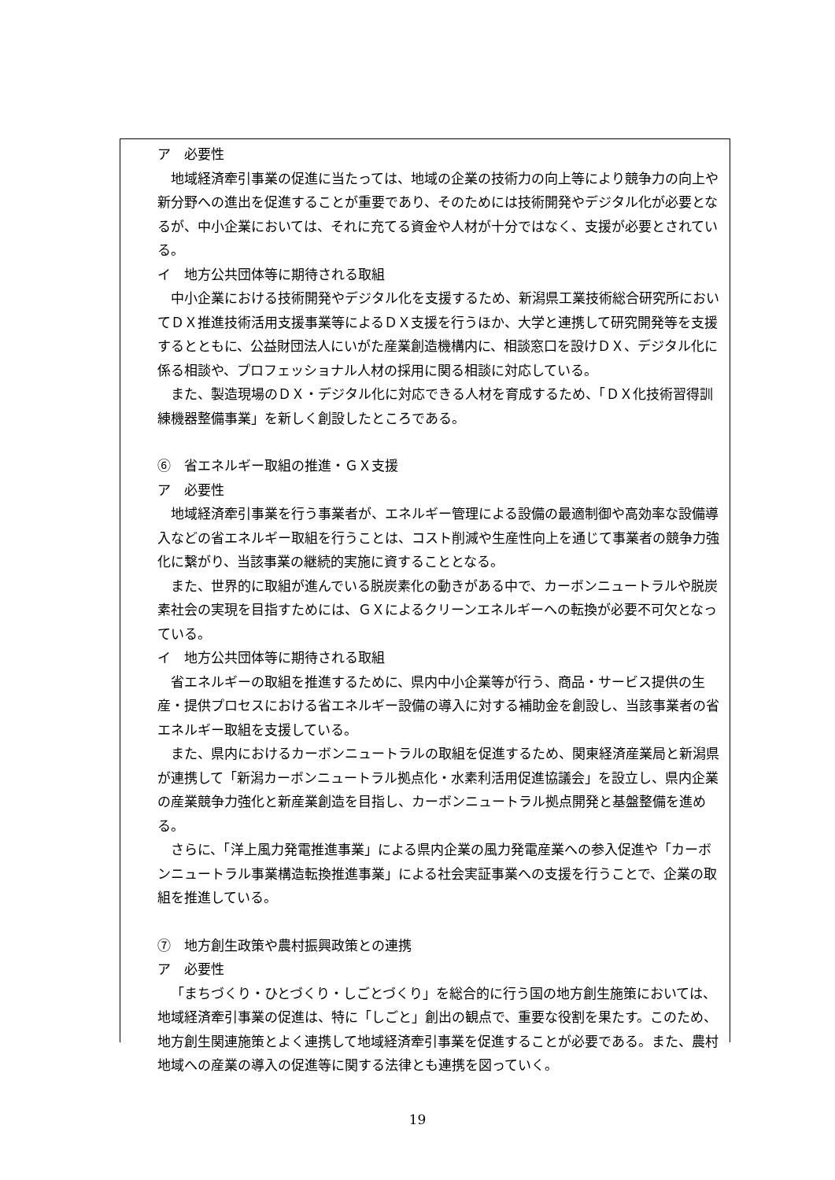ア　必要性
地域経済牽引事業の促進に当たっては、地域の企業の技術力の向上等により競争力の向上や新分野への進出を促進することが重要であり、そのためには技術開発やデジタル化が必要となるが、中小企業においては、それに充てる資金や人材が十分ではなく、支援が必要とされている。
イ　地方公共団体等に期待される取組
中小企業における技術開発やデジタル化を支援するため、新潟県工業技術総合研究所においてＤＸ推進技術活用支援事業等によるＤＸ支援を行うほか、大学と連携して研究開発等を支援するとともに、公益財団法人にいがた産業創造機構内に、相談窓口を設けＤＸ、デジタル化に係る相談や、プロフェッショナル人材の採用に関る相談に対応している。
また、製造現場のＤＸ・デジタル化に対応できる人材を育成するため、「ＤＸ化技術習得訓練機器整備事業」を新しく創設したところである。
⑥　省エネルギー取組の推進・ＧＸ支援
ア　必要性
地域経済牽引事業を行う事業者が、エネルギー管理による設備の最適制御や高効率な設備導入などの省エネルギー取組を行うことは、コスト削減や生産性向上を通じて事業者の競争力強化に繋がり、当該事業の継続的実施に資することとなる。
また、世界的に取組が進んでいる脱炭素化の動きがある中で、カーボンニュートラルや脱炭素社会の実現を目指すためには、ＧＸによるクリーンエネルギーへの転換が必要不可欠となっている。
イ　地方公共団体等に期待される取組
省エネルギーの取組を推進するために、県内中小企業等が行う、商品・サービス提供の生産・提供プロセスにおける省エネルギー設備の導入に対する補助金を創設し、当該事業者の省エネルギー取組を支援している。
また、県内におけるカーボンニュートラルの取組を促進するため、関東経済産業局と新潟県が連携して「新潟カーボンニュートラル拠点化・水素利活用促進協議会」を設立し、県内企業の産業競争力強化と新産業創造を目指し、カーボンニュートラル拠点開発と基盤整備を進める。
さらに、「洋上風力発電推進事業」による県内企業の風力発電産業への参入促進や「カーボンニュートラル事業構造転換推進事業」による社会実証事業への支援を行うことで、企業の取組を推進している。
⑦　地方創生政策や農村振興政策との連携
ア　必要性
「まちづくり・ひとづくり・しごとづくり」を総合的に行う国の地方創生施策においては、地域経済牽引事業の促進は、特に「しごと」創出の観点で、重要な役割を果たす。このため、地方創生関連施策とよく連携して地域経済牽引事業を促進することが必要である。また、農村地域への産業の導入の促進等に関する法律とも連携を図っていく。
19